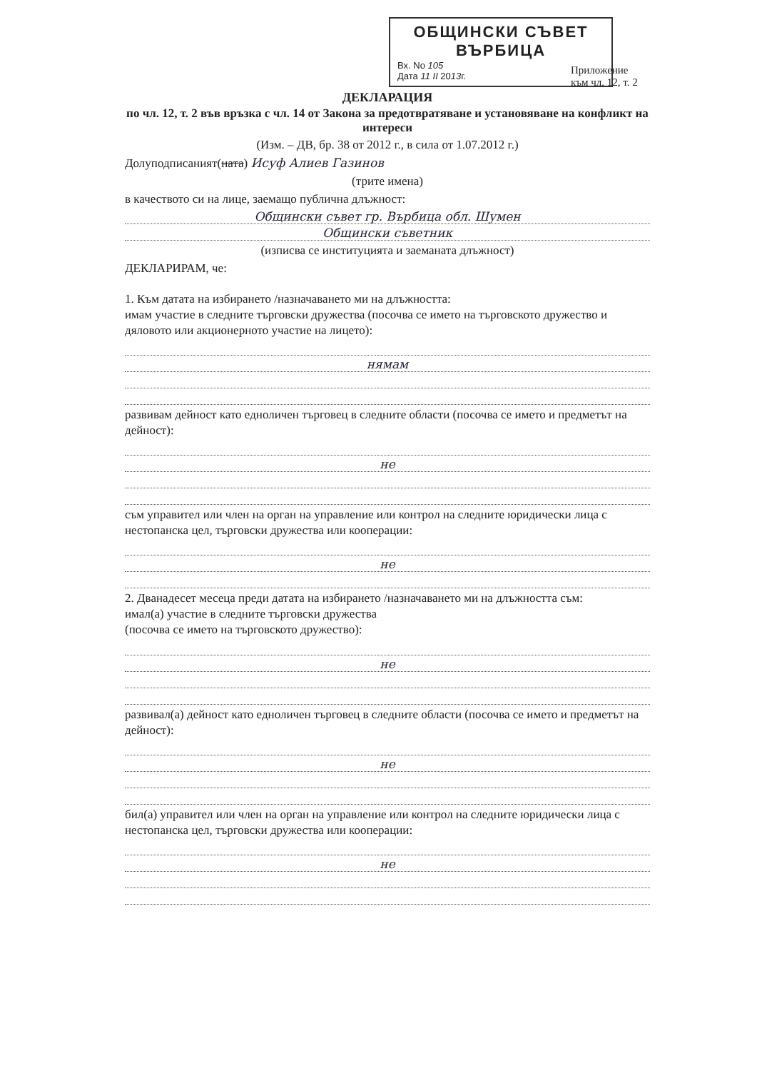ОБЩИНСКИ СЪВЕТ
ВЪРБИЦА
Вх. No 105
Дата 11 II 2013г.
Приложение
към чл. 12, т. 2
ДЕКЛАРАЦИЯ
по чл. 12, т. 2 във връзка с чл. 14 от Закона за предотвратяване и установяване на конфликт на интереси
(Изм. – ДВ, бр. 38 от 2012 г., в сила от 1.07.2012 г.)
Долуподписаният(ната) Исуф Алиев Газинов
(трите имена)
в качеството си на лице, заемащо публична длъжност:
Общински съвет гр. Върбица обл. Шумен
Общински съветник
(изписва се институцията и заеманата длъжност)
ДЕКЛАРИРАМ, че:
1. Към датата на избирането /назначаването ми на длъжността:
имам участие в следните търговски дружества (посочва се името на търговското дружество и дяловото или акционерното участие на лицето):
нямам
развивам дейност като едноличен търговец в следните области (посочва се името и предметът на дейност):
не
съм управител или член на орган на управление или контрол на следните юридически лица с нестопанска цел, търговски дружества или кооперации:
не
2. Дванадесет месеца преди датата на избирането /назначаването ми на длъжността съм:
имал(а) участие в следните търговски дружества
(посочва се името на търговското дружество):
не
развивал(а) дейност като едноличен търговец в следните области (посочва се името и предметът на дейност):
не
бил(а) управител или член на орган на управление или контрол на следните юридически лица с нестопанска цел, търговски дружества или кооперации:
не